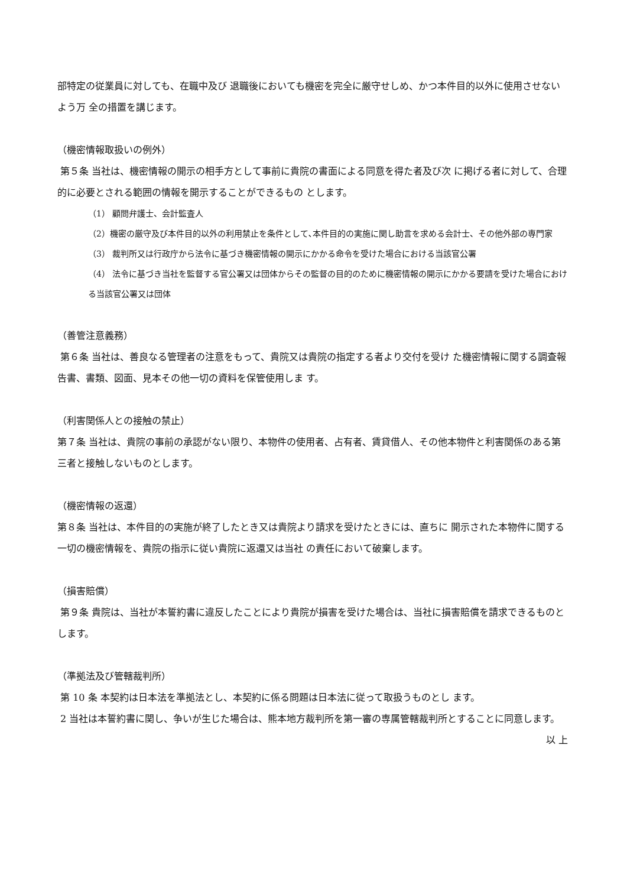部特定の従業員に対しても、在職中及び 退職後においても機密を完全に厳守せしめ、かつ本件目的以外に使用させないよう万 全の措置を講じます。
（機密情報取扱いの例外）
第５条 当社は、機密情報の開示の相手方として事前に貴院の書面による同意を得た者及び次 に掲げる者に対して、合理的に必要とされる範囲の情報を開示することができるもの とします。
（1） 顧問弁護士、会計監査人
（2）機密の厳守及び本件目的以外の利用禁止を条件として､本件目的の実施に関し助言を求める会計士、その他外部の専門家
（3） 裁判所又は行政庁から法令に基づき機密情報の開示にかかる命令を受けた場合における当該官公署
（4） 法令に基づき当社を監督する官公署又は団体からその監督の目的のために機密情報の開示にかかる要請を受けた場合における当該官公署又は団体
（善管注意義務）
第６条 当社は、善良なる管理者の注意をもって、貴院又は貴院の指定する者より交付を受け た機密情報に関する調査報告書、書類、図面、見本その他一切の資料を保管使用しま す。
（利害関係人との接触の禁止）
第７条 当社は、貴院の事前の承認がない限り、本物件の使用者、占有者、賃貸借人、その他本物件と利害関係のある第三者と接触しないものとします。
（機密情報の返還）
第８条 当社は、本件目的の実施が終了したとき又は貴院より請求を受けたときには、直ちに 開示された本物件に関する一切の機密情報を、貴院の指示に従い貴院に返還又は当社 の責任において破棄します。
（損害賠償）
第９条 貴院は、当社が本誓約書に違反したことにより貴院が損害を受けた場合は、当社に損害賠償を請求できるものとします。
（準拠法及び管轄裁判所）
第 10 条 本契約は日本法を準拠法とし、本契約に係る問題は日本法に従って取扱うものとし ます。
2 当社は本誓約書に関し、争いが生じた場合は、熊本地方裁判所を第一審の専属管轄裁判所とすることに同意します。
以 上